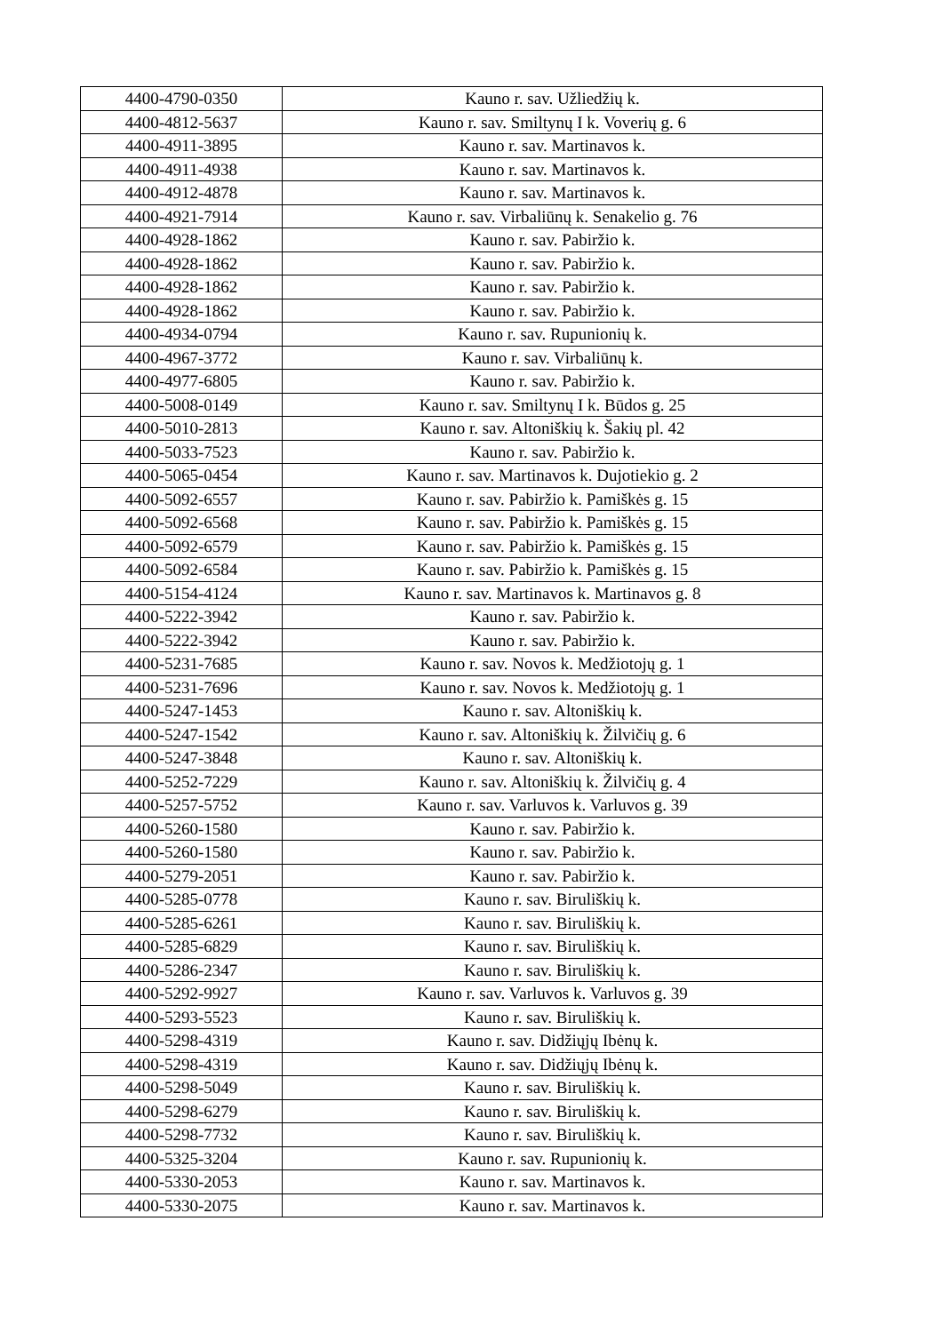| 4400-4790-0350 | Kauno r. sav. Užliedžių k. |
| 4400-4812-5637 | Kauno r. sav. Smiltynų I k. Voverių g. 6 |
| 4400-4911-3895 | Kauno r. sav. Martinavos k. |
| 4400-4911-4938 | Kauno r. sav. Martinavos k. |
| 4400-4912-4878 | Kauno r. sav. Martinavos k. |
| 4400-4921-7914 | Kauno r. sav. Virbaliūnų k. Senakelio g. 76 |
| 4400-4928-1862 | Kauno r. sav. Pabiržio k. |
| 4400-4928-1862 | Kauno r. sav. Pabiržio k. |
| 4400-4928-1862 | Kauno r. sav. Pabiržio k. |
| 4400-4928-1862 | Kauno r. sav. Pabiržio k. |
| 4400-4934-0794 | Kauno r. sav. Rupunionių k. |
| 4400-4967-3772 | Kauno r. sav. Virbaliūnų k. |
| 4400-4977-6805 | Kauno r. sav. Pabiržio k. |
| 4400-5008-0149 | Kauno r. sav. Smiltynų I k. Būdos g. 25 |
| 4400-5010-2813 | Kauno r. sav. Altoniškių k. Šakių pl. 42 |
| 4400-5033-7523 | Kauno r. sav. Pabiržio k. |
| 4400-5065-0454 | Kauno r. sav. Martinavos k. Dujotiekio g. 2 |
| 4400-5092-6557 | Kauno r. sav. Pabiržio k. Pamiškės g. 15 |
| 4400-5092-6568 | Kauno r. sav. Pabiržio k. Pamiškės g. 15 |
| 4400-5092-6579 | Kauno r. sav. Pabiržio k. Pamiškės g. 15 |
| 4400-5092-6584 | Kauno r. sav. Pabiržio k. Pamiškės g. 15 |
| 4400-5154-4124 | Kauno r. sav. Martinavos k. Martinavos g. 8 |
| 4400-5222-3942 | Kauno r. sav. Pabiržio k. |
| 4400-5222-3942 | Kauno r. sav. Pabiržio k. |
| 4400-5231-7685 | Kauno r. sav. Novos k. Medžiotojų g. 1 |
| 4400-5231-7696 | Kauno r. sav. Novos k. Medžiotojų g. 1 |
| 4400-5247-1453 | Kauno r. sav. Altoniškių k. |
| 4400-5247-1542 | Kauno r. sav. Altoniškių k. Žilvičių g. 6 |
| 4400-5247-3848 | Kauno r. sav. Altoniškių k. |
| 4400-5252-7229 | Kauno r. sav. Altoniškių k. Žilvičių g. 4 |
| 4400-5257-5752 | Kauno r. sav. Varluvos k. Varluvos g. 39 |
| 4400-5260-1580 | Kauno r. sav. Pabiržio k. |
| 4400-5260-1580 | Kauno r. sav. Pabiržio k. |
| 4400-5279-2051 | Kauno r. sav. Pabiržio k. |
| 4400-5285-0778 | Kauno r. sav. Biruliškių k. |
| 4400-5285-6261 | Kauno r. sav. Biruliškių k. |
| 4400-5285-6829 | Kauno r. sav. Biruliškių k. |
| 4400-5286-2347 | Kauno r. sav. Biruliškių k. |
| 4400-5292-9927 | Kauno r. sav. Varluvos k. Varluvos g. 39 |
| 4400-5293-5523 | Kauno r. sav. Biruliškių k. |
| 4400-5298-4319 | Kauno r. sav. Didžiųjų Ibėnų k. |
| 4400-5298-4319 | Kauno r. sav. Didžiųjų Ibėnų k. |
| 4400-5298-5049 | Kauno r. sav. Biruliškių k. |
| 4400-5298-6279 | Kauno r. sav. Biruliškių k. |
| 4400-5298-7732 | Kauno r. sav. Biruliškių k. |
| 4400-5325-3204 | Kauno r. sav. Rupunionių k. |
| 4400-5330-2053 | Kauno r. sav. Martinavos k. |
| 4400-5330-2075 | Kauno r. sav. Martinavos k. |